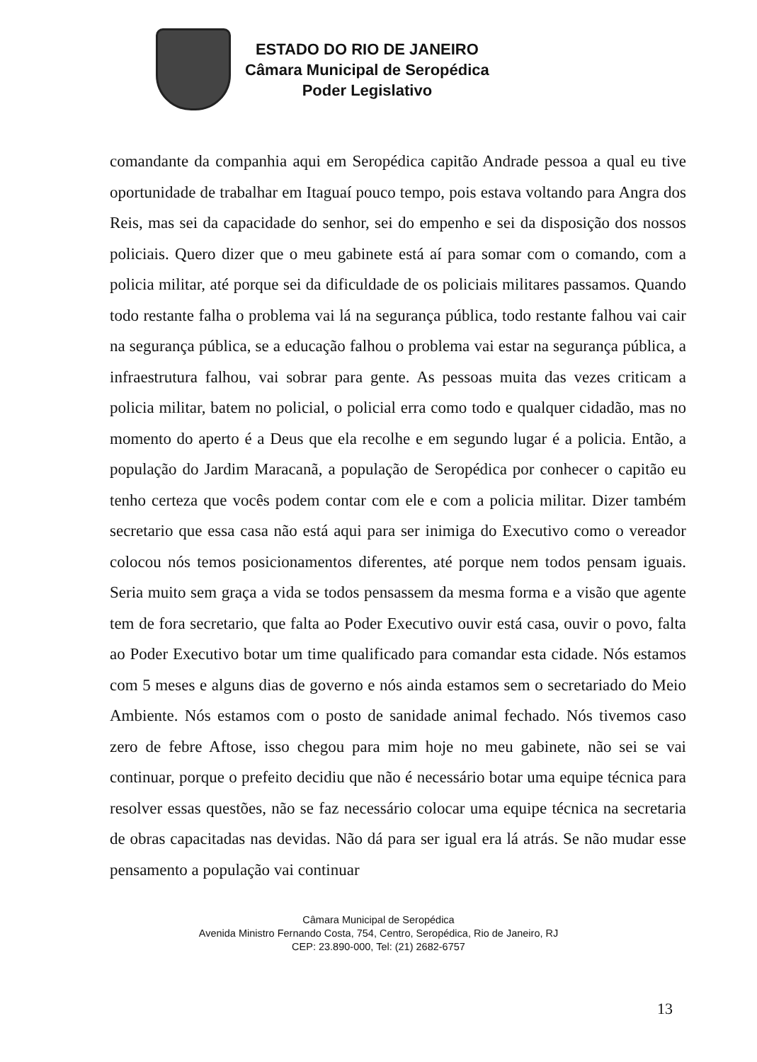ESTADO DO RIO DE JANEIRO
Câmara Municipal de Seropédica
Poder Legislativo
comandante da companhia aqui em Seropédica capitão Andrade pessoa a qual eu tive oportunidade de trabalhar em Itaguaí pouco tempo, pois estava voltando para Angra dos Reis, mas sei da capacidade do senhor, sei do empenho e sei da disposição dos nossos policiais. Quero dizer que o meu gabinete está aí para somar com o comando, com a policia militar, até porque sei da dificuldade de os policiais militares passamos. Quando todo restante falha o problema vai lá na segurança pública, todo restante falhou vai cair na segurança pública, se a educação falhou o problema vai estar na segurança pública, a infraestrutura falhou, vai sobrar para gente. As pessoas muita das vezes criticam a policia militar, batem no policial, o policial erra como todo e qualquer cidadão, mas no momento do aperto é a Deus que ela recolhe e em segundo lugar é a policia. Então, a população do Jardim Maracanã, a população de Seropédica por conhecer o capitão eu tenho certeza que vocês podem contar com ele e com a policia militar. Dizer também secretario que essa casa não está aqui para ser inimiga do Executivo como o vereador colocou nós temos posicionamentos diferentes, até porque nem todos pensam iguais. Seria muito sem graça a vida se todos pensassem da mesma forma e a visão que agente tem de fora secretario, que falta ao Poder Executivo ouvir está casa, ouvir o povo, falta ao Poder Executivo botar um time qualificado para comandar esta cidade. Nós estamos com 5 meses e alguns dias de governo e nós ainda estamos sem o secretariado do Meio Ambiente. Nós estamos com o posto de sanidade animal fechado. Nós tivemos caso zero de febre Aftose, isso chegou para mim hoje no meu gabinete, não sei se vai continuar, porque o prefeito decidiu que não é necessário botar uma equipe técnica para resolver essas questões, não se faz necessário colocar uma equipe técnica na secretaria de obras capacitadas nas devidas. Não dá para ser igual era lá atrás. Se não mudar esse pensamento a população vai continuar
Câmara Municipal de Seropédica
Avenida Ministro Fernando Costa, 754, Centro, Seropédica, Rio de Janeiro, RJ
CEP: 23.890-000, Tel: (21) 2682-6757
13